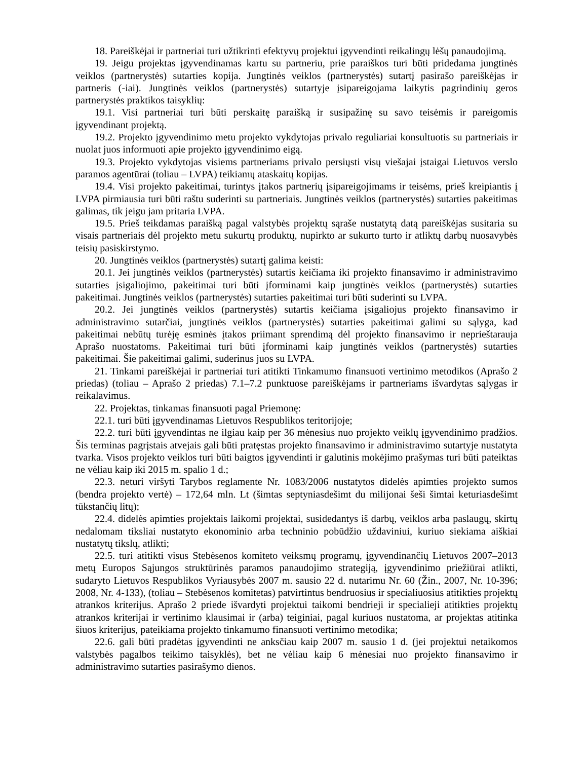18. Pareiškėjai ir partneriai turi užtikrinti efektyvų projektui įgyvendinti reikalingų lėšų panaudojimą.
19. Jeigu projektas įgyvendinamas kartu su partneriu, prie paraiškos turi būti pridedama jungtinės veiklos (partnerystės) sutarties kopija. Jungtinės veiklos (partnerystės) sutartį pasirašo pareiškėjas ir partneris (-iai). Jungtinės veiklos (partnerystės) sutartyje įsipareigojama laikytis pagrindinių geros partnerystės praktikos taisyklių:
19.1. Visi partneriai turi būti perskaitę paraišką ir susipažinę su savo teisėmis ir pareigomis įgyvendinant projektą.
19.2. Projekto įgyvendinimo metu projekto vykdytojas privalo reguliariai konsultuotis su partneriais ir nuolat juos informuoti apie projekto įgyvendinimo eigą.
19.3. Projekto vykdytojas visiems partneriams privalo persiųsti visų viešajai įstaigai Lietuvos verslo paramos agentūrai (toliau – LVPA) teikiamų ataskaitų kopijas.
19.4. Visi projekto pakeitimai, turintys įtakos partnerių įsipareigojimams ir teisėms, prieš kreipiantis į LVPA pirmiausia turi būti raštu suderinti su partneriais. Jungtinės veiklos (partnerystės) sutarties pakeitimas galimas, tik jeigu jam pritaria LVPA.
19.5. Prieš teikdamas paraišką pagal valstybės projektų sąraše nustatytą datą pareiškėjas susitaria su visais partneriais dėl projekto metu sukurtų produktų, nupirkto ar sukurto turto ir atliktų darbų nuosavybės teisių pasiskirstymo.
20. Jungtinės veiklos (partnerystės) sutartį galima keisti:
20.1. Jei jungtinės veiklos (partnerystės) sutartis keičiama iki projekto finansavimo ir administravimo sutarties įsigaliojimo, pakeitimai turi būti įforminami kaip jungtinės veiklos (partnerystės) sutarties pakeitimai. Jungtinės veiklos (partnerystės) sutarties pakeitimai turi būti suderinti su LVPA.
20.2. Jei jungtinės veiklos (partnerystės) sutartis keičiama įsigaliojus projekto finansavimo ir administravimo sutarčiai, jungtinės veiklos (partnerystės) sutarties pakeitimai galimi su sąlyga, kad pakeitimai nebūtų turėję esminės įtakos priimant sprendimą dėl projekto finansavimo ir neprieštarauja Aprašo nuostatoms. Pakeitimai turi būti įforminami kaip jungtinės veiklos (partnerystės) sutarties pakeitimai. Šie pakeitimai galimi, suderinus juos su LVPA.
21. Tinkami pareiškėjai ir partneriai turi atitikti Tinkamumo finansuoti vertinimo metodikos (Aprašo 2 priedas) (toliau – Aprašo 2 priedas) 7.1–7.2 punktuose pareiškėjams ir partneriams išvardytas sąlygas ir reikalavimus.
22. Projektas, tinkamas finansuoti pagal Priemonę:
22.1. turi būti įgyvendinamas Lietuvos Respublikos teritorijoje;
22.2. turi būti įgyvendintas ne ilgiau kaip per 36 mėnesius nuo projekto veiklų įgyvendinimo pradžios. Šis terminas pagrįstais atvejais gali būti pratęstas projekto finansavimo ir administravimo sutartyje nustatyta tvarka. Visos projekto veiklos turi būti baigtos įgyvendinti ir galutinis mokėjimo prašymas turi būti pateiktas ne vėliau kaip iki 2015 m. spalio 1 d.;
22.3. neturi viršyti Tarybos reglamente Nr. 1083/2006 nustatytos didelės apimties projekto sumos (bendra projekto vertė) – 172,64 mln. Lt (šimtas septyniasdešimt du milijonai šeši šimtai keturiasdešimt tūkstančių litų);
22.4. didelės apimties projektais laikomi projektai, susidedantys iš darbų, veiklos arba paslaugų, skirtų nedalomam tiksliai nustatyto ekonominio arba techninio pobūdžio uždaviniui, kuriuo siekiama aiškiai nustatytų tikslų, atlikti;
22.5. turi atitikti visus Stebėsenos komiteto veiksmų programų, įgyvendinančių Lietuvos 2007–2013 metų Europos Sąjungos struktūrinės paramos panaudojimo strategiją, įgyvendinimo priežiūrai atlikti, sudaryto Lietuvos Respublikos Vyriausybės 2007 m. sausio 22 d. nutarimu Nr. 60 (Žin., 2007, Nr. 10-396; 2008, Nr. 4-133), (toliau – Stebėsenos komitetas) patvirtintus bendruosius ir specialiuosius atitikties projektų atrankos kriterijus. Aprašo 2 priede išvardyti projektui taikomi bendrieji ir specialieji atitikties projektų atrankos kriterijai ir vertinimo klausimai ir (arba) teiginiai, pagal kuriuos nustatoma, ar projektas atitinka šiuos kriterijus, pateikiama projekto tinkamumo finansuoti vertinimo metodika;
22.6. gali būti pradėtas įgyvendinti ne anksčiau kaip 2007 m. sausio 1 d. (jei projektui netaikomos valstybės pagalbos teikimo taisyklės), bet ne vėliau kaip 6 mėnesiai nuo projekto finansavimo ir administravimo sutarties pasirašymo dienos.